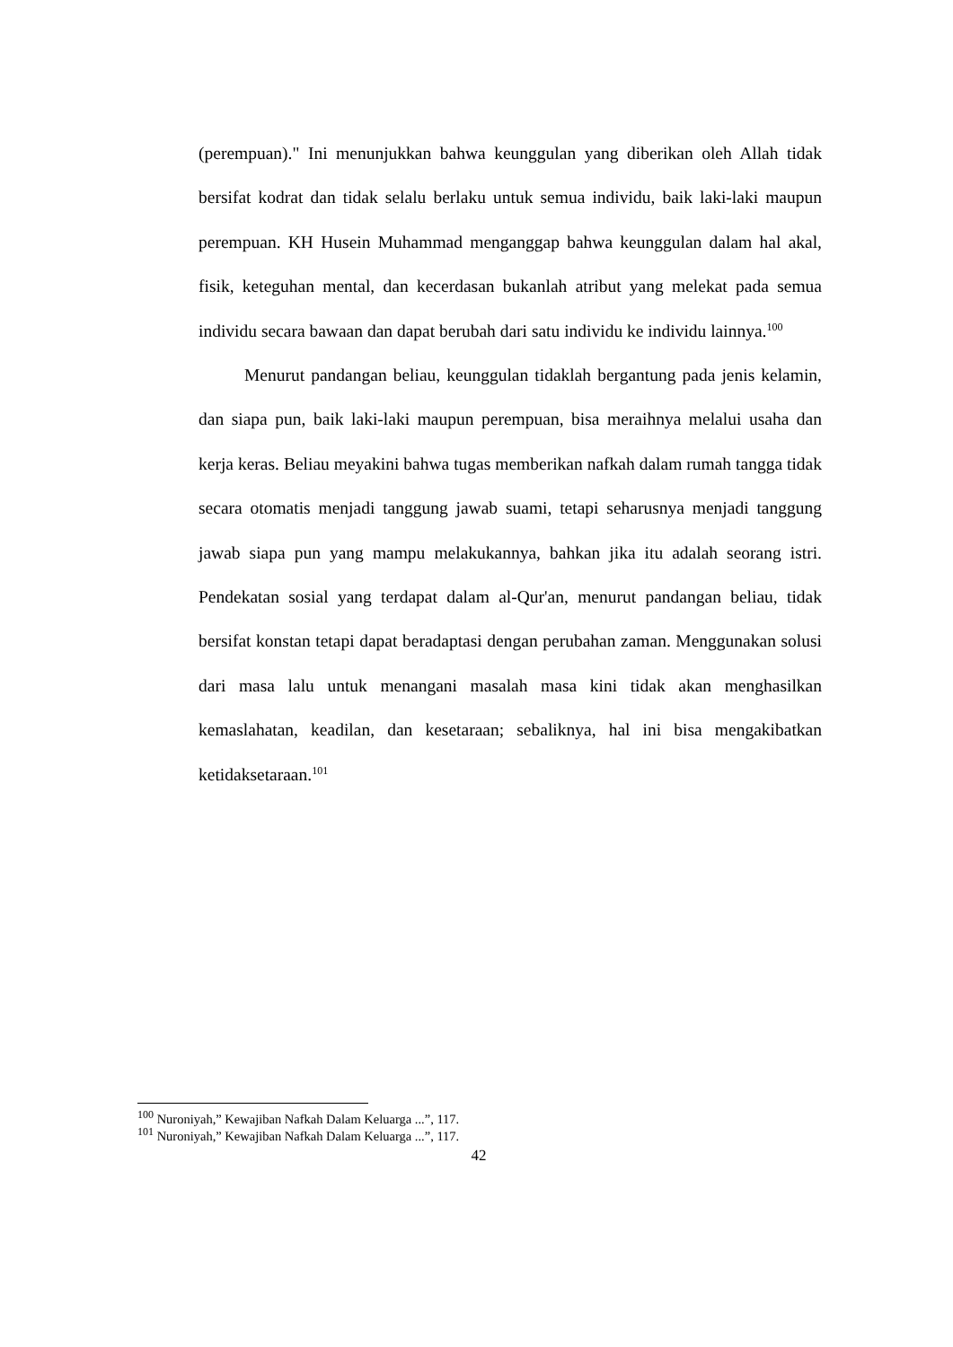(perempuan)." Ini menunjukkan bahwa keunggulan yang diberikan oleh Allah tidak bersifat kodrat dan tidak selalu berlaku untuk semua individu, baik laki-laki maupun perempuan. KH Husein Muhammad menganggap bahwa keunggulan dalam hal akal, fisik, keteguhan mental, dan kecerdasan bukanlah atribut yang melekat pada semua individu secara bawaan dan dapat berubah dari satu individu ke individu lainnya.<sup>100</sup>
Menurut pandangan beliau, keunggulan tidaklah bergantung pada jenis kelamin, dan siapa pun, baik laki-laki maupun perempuan, bisa meraihnya melalui usaha dan kerja keras. Beliau meyakini bahwa tugas memberikan nafkah dalam rumah tangga tidak secara otomatis menjadi tanggung jawab suami, tetapi seharusnya menjadi tanggung jawab siapa pun yang mampu melakukannya, bahkan jika itu adalah seorang istri. Pendekatan sosial yang terdapat dalam al-Qur'an, menurut pandangan beliau, tidak bersifat konstan tetapi dapat beradaptasi dengan perubahan zaman. Menggunakan solusi dari masa lalu untuk menangani masalah masa kini tidak akan menghasilkan kemaslahatan, keadilan, dan kesetaraan; sebaliknya, hal ini bisa mengakibatkan ketidaksetaraan.<sup>101</sup>
<sup>100</sup> Nuroniyah,” Kewajiban Nafkah Dalam Keluarga ...”, 117.
<sup>101</sup> Nuroniyah,” Kewajiban Nafkah Dalam Keluarga ...”, 117.
42